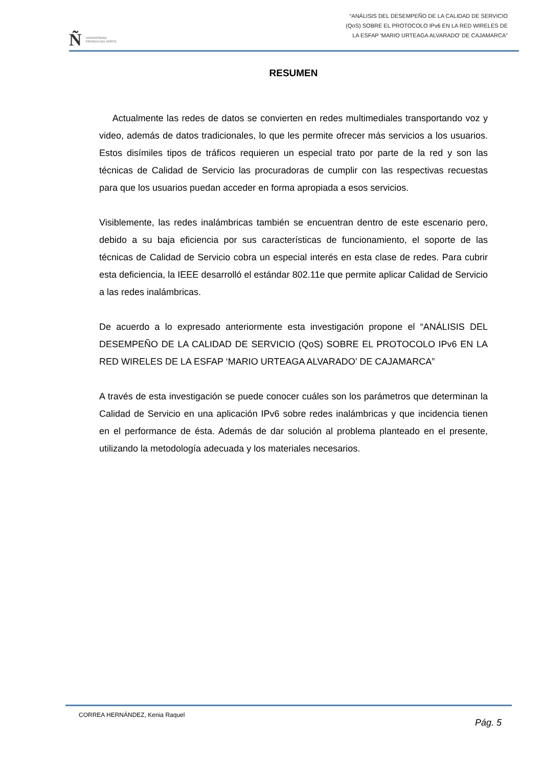Ñ UNIVERSIDAD
PRIVADA DEL NORTE
“ANÁLISIS DEL DESEMPEÑO DE LA CALIDAD DE SERVICIO
(QoS) SOBRE EL PROTOCOLO IPv6 EN LA RED WIRELES DE
LA ESFAP ‘MARIO URTEAGA ALVARADO’ DE CAJAMARCA”
RESUMEN
Actualmente las redes de datos se convierten en redes multimediales transportando voz y video, además de datos tradicionales, lo que les permite ofrecer más servicios a los usuarios. Estos disímiles tipos de tráficos requieren un especial trato por parte de la red y son las técnicas de Calidad de Servicio las procuradoras de cumplir con las respectivas recuestas para que los usuarios puedan acceder en forma apropiada a esos servicios.
Visiblemente, las redes inalámbricas también se encuentran dentro de este escenario pero, debido a su baja eficiencia por sus características de funcionamiento, el soporte de las técnicas de Calidad de Servicio cobra un especial interés en esta clase de redes. Para cubrir esta deficiencia, la IEEE desarrolló el estándar 802.11e que permite aplicar Calidad de Servicio a las redes inalámbricas.
De acuerdo a lo expresado anteriormente esta investigación propone el “ANÁLISIS DEL DESEMPEÑO DE LA CALIDAD DE SERVICIO (QoS) SOBRE EL PROTOCOLO IPv6 EN LA RED WIRELES DE LA ESFAP ‘MARIO URTEAGA ALVARADO’ DE CAJAMARCA”
A través de esta investigación se puede conocer cuáles son los parámetros que determinan la Calidad de Servicio en una aplicación IPv6 sobre redes inalámbricas y que incidencia tienen en el performance de ésta. Además de dar solución al problema planteado en el presente, utilizando la metodología adecuada y los materiales necesarios.
CORREA HERNÁNDEZ, Kenia Raquel Pág. 5